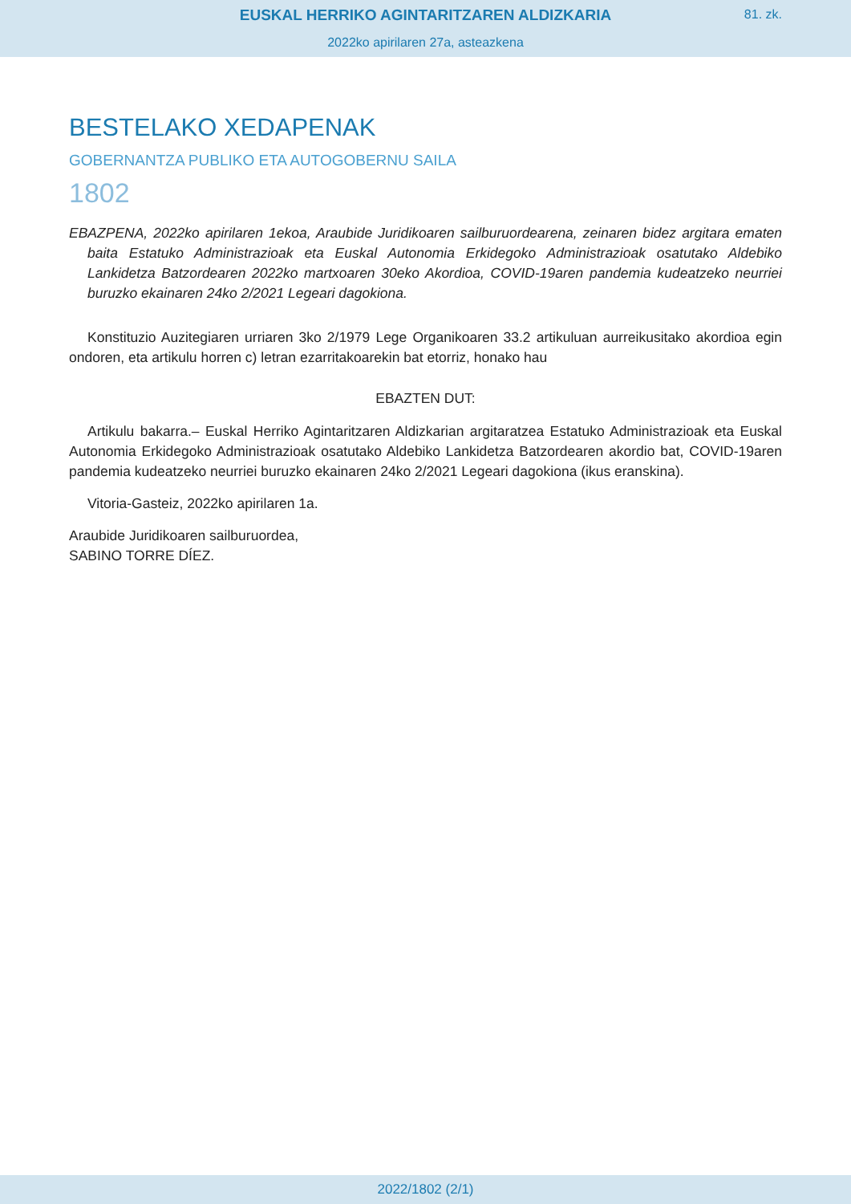EUSKAL HERRIKO AGINTARITZAREN ALDIZKARIA
81. zk.
2022ko apirilaren 27a, asteazkena
BESTELAKO XEDAPENAK
GOBERNANTZA PUBLIKO ETA AUTOGOBERNU SAILA
1802
EBAZPENA, 2022ko apirilaren 1ekoa, Araubide Juridikoaren sailburuordearena, zeinaren bidez argitara ematen baita Estatuko Administrazioak eta Euskal Autonomia Erkidegoko Administrazioak osatutako Aldebiko Lankidetza Batzordearen 2022ko martxoaren 30eko Akordioa, COVID-19aren pandemia kudeatzeko neurriei buruzko ekainaren 24ko 2/2021 Legeari dagokiona.
Konstituzio Auzitegiaren urriaren 3ko 2/1979 Lege Organikoaren 33.2 artikuluan aurreikusitako akordioa egin ondoren, eta artikulu horren c) letran ezarritakoarekin bat etorriz, honako hau
EBAZTEN DUT:
Artikulu bakarra.– Euskal Herriko Agintaritzaren Aldizkarian argitaratzea Estatuko Administrazioak eta Euskal Autonomia Erkidegoko Administrazioak osatutako Aldebiko Lankidetza Batzordearen akordio bat, COVID-19aren pandemia kudeatzeko neurriei buruzko ekainaren 24ko 2/2021 Legeari dagokiona (ikus eranskina).
Vitoria-Gasteiz, 2022ko apirilaren 1a.
Araubide Juridikoaren sailburuordea,
SABINO TORRE DÍEZ.
2022/1802 (2/1)